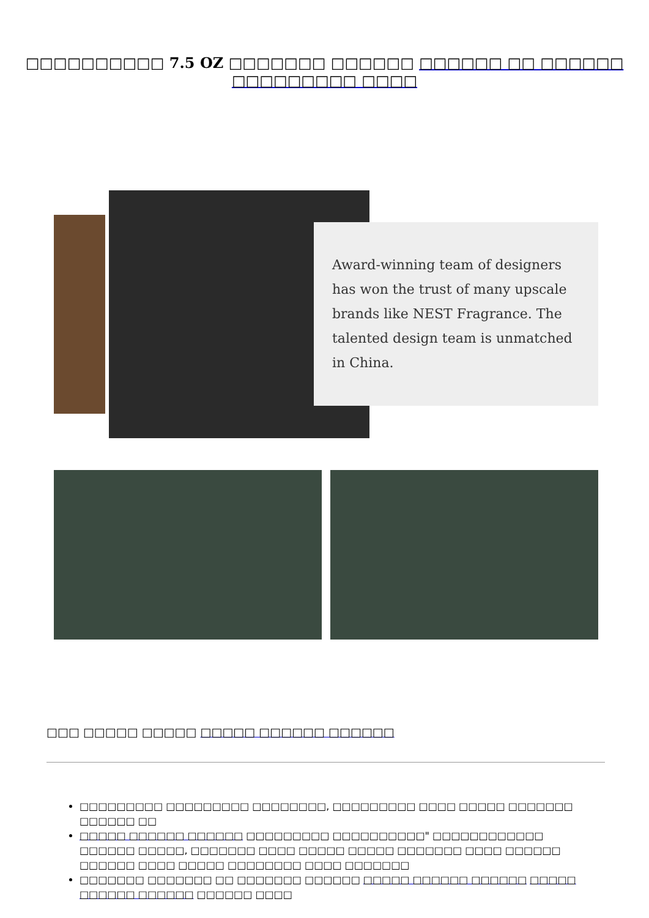□□□□□□□□□□ 7.5 OZ □□□□□□□ □□□□□□ □□□□□□ □□ □□□□□□ □□□□□□□□□ □□□□
Award-winning team of designers has won the trust of many upscale brands like NEST Fragrance. The talented design team is unmatched in China.
□□□ □□□□□ □□□□□ □□□□□ □□□□□□ □□□□□□
□□□□□□□□□ □□□□□□□□□ □□□□□□□□, □□□□□□□□□ □□□□ □□□□□ □□□□□□□ □□□□□□ □□
□□□□□ □□□□□□ □□□□□□ □□□□□□□□□ □□□□□□□□□□" □□□□□□□□□□□□ □□□□□□ □□□□□, □□□□□□□ □□□□ □□□□□ □□□□□ □□□□□□□ □□□□ □□□□□□ □□□□□□ □□□□ □□□□□ □□□□□□□□ □□□□ □□□□□□□
□□□□□□□ □□□□□□□ □□ □□□□□□□ □□□□□□ □□□□□ □□□□□□ □□□□□□ □□□□□ □□□□□□ □□□□□□ □□□□□□ □□□□